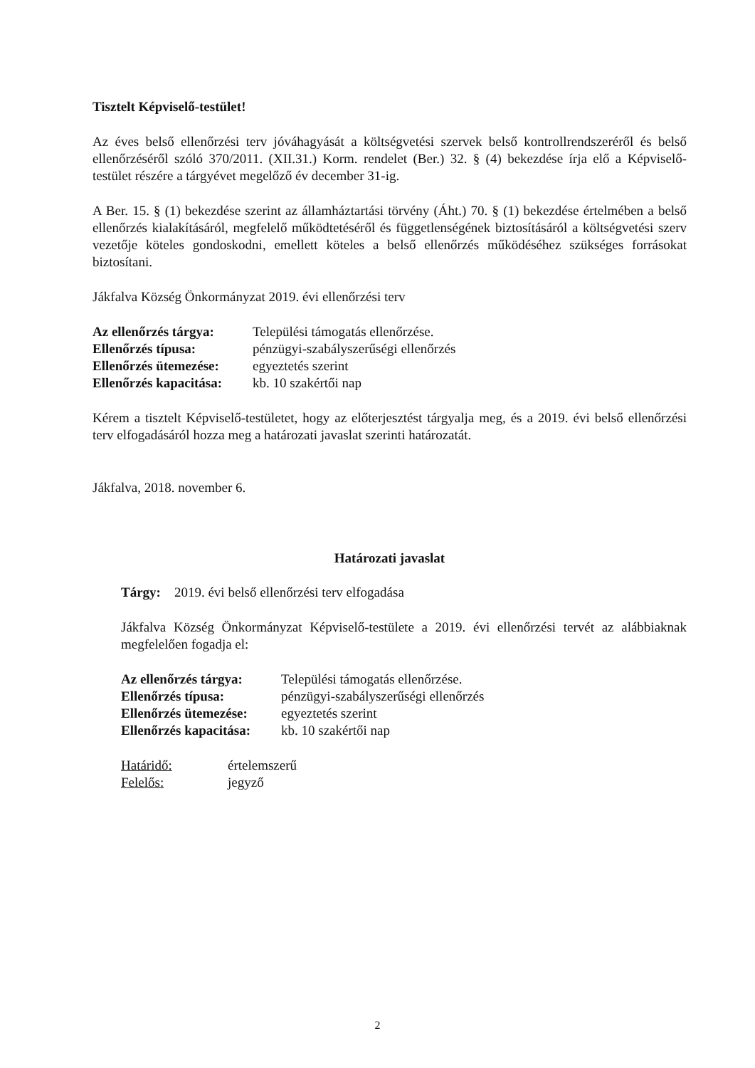Tisztelt Képviselő-testület!
Az éves belső ellenőrzési terv jóváhagyását a költségvetési szervek belső kontrollrendszeréről és belső ellenőrzéséről szóló 370/2011. (XII.31.) Korm. rendelet (Ber.) 32. § (4) bekezdése írja elő a Képviselő-testület részére a tárgyévet megelőző év december 31-ig.
A Ber. 15. § (1) bekezdése szerint az államháztartási törvény (Áht.) 70. § (1) bekezdése értelmében a belső ellenőrzés kialakításáról, megfelelő működtetéséről és függetlenségének biztosításáról a költségvetési szerv vezetője köteles gondoskodni, emellett köteles a belső ellenőrzés működéséhez szükséges forrásokat biztosítani.
Jákfalva Község Önkormányzat 2019. évi ellenőrzési terv
| Az ellenőrzés tárgya: | Települési támogatás ellenőrzése. |
| Ellenőrzés típusa: | pénzügyi-szabályszerűségi ellenőrzés |
| Ellenőrzés ütemezése: | egyeztetés szerint |
| Ellenőrzés kapacitása: | kb. 10 szakértői nap |
Kérem a tisztelt Képviselő-testületet, hogy az előterjesztést tárgyalja meg, és a 2019. évi belső ellenőrzési terv elfogadásáról hozza meg a határozati javaslat szerinti határozatát.
Jákfalva, 2018. november 6.
Határozati javaslat
Tárgy: 2019. évi belső ellenőrzési terv elfogadása
Jákfalva Község Önkormányzat Képviselő-testülete a 2019. évi ellenőrzési tervét az alábbiaknak megfelelően fogadja el:
| Az ellenőrzés tárgya: | Települési támogatás ellenőrzése. |
| Ellenőrzés típusa: | pénzügyi-szabályszerűségi ellenőrzés |
| Ellenőrzés ütemezése: | egyeztetés szerint |
| Ellenőrzés kapacitása: | kb. 10 szakértői nap |
| Határidő: | értelemszerű |
| Felelős: | jegyző |
2